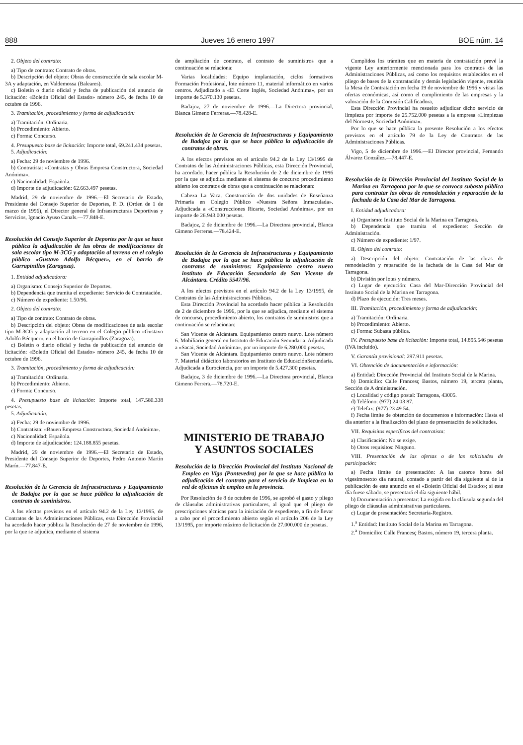888 Jueves 16 enero 1997 BOE núm. 14
2. Objeto del contrato:
a) Tipo de contrato: Contrato de obras.
b) Descripción del objeto: Obras de construcción de sala escolar M-3A y adaptación, en Valdemossa (Baleares).
c) Boletín o diario oficial y fecha de publicación del anuncio de licitación: «Boletín Oficial del Estado» número 245, de fecha 10 de octubre de 1996.
3. Tramitación, procedimiento y forma de adjudicación:
a) Tramitación: Ordinaria.
b) Procedimiento: Abierto.
c) Forma: Concurso.
4. Presupuesto base de licitación: Importe total, 69.241.434 pesetas.
5. Adjudicación:
a) Fecha: 29 de noviembre de 1996.
b) Contratista: «Contratas y Obras Empresa Constructora, Sociedad Anónima».
c) Nacionalidad: Española.
d) Importe de adjudicación: 62.663.497 pesetas.
Madrid, 29 de noviembre de 1996.—El Secretario de Estado, Presidente del Consejo Superior de Deportes, P. D. (Orden de 1 de marzo de 1996), el Director general de Infraestructuras Deportivas y Servicios, Ignacio Ayuso Canals.—77.848-E.
Resolución del Consejo Superior de Deportes por la que se hace pública la adjudicación de las obras de modificaciones de sala escolar tipo M-3CG y adaptación al terreno en el colegio público «Gustavo Adolfo Bécquer», en el barrio de Garrapinillos (Zaragoza).
1. Entidad adjudicadora:
a) Organismo: Consejo Superior de Deportes.
b) Dependencia que tramita el expediente: Servicio de Contratación.
c) Número de expediente: 1.50/96.
2. Objeto del contrato:
a) Tipo de contrato: Contrato de obras.
b) Descripción del objeto: Obras de modificaciones de sala escolar tipo M-3CG y adaptación al terreno en el Colegio público «Gustavo Adolfo Bécquer», en el barrio de Garrapinillos (Zaragoza).
c) Boletín o diario oficial y fecha de publicación del anuncio de licitación: «Boletín Oficial del Estado» número 245, de fecha 10 de octubre de 1996.
3. Tramitación, procedimiento y forma de adjudicación:
a) Tramitación: Ordinaria.
b) Procedimiento: Abierto.
c) Forma: Concurso.
4. Presupuesto base de licitación: Importe total, 147.580.338 pesetas.
5. Adjudicación:
a) Fecha: 29 de noviembre de 1996.
b) Contratista: «Bauen Empresa Constructora, Sociedad Anónima».
c) Nacionalidad: Española.
d) Importe de adjudicación: 124.188.855 pesetas.
Madrid, 29 de noviembre de 1996.—El Secretario de Estado, Presidente del Consejo Superior de Deportes, Pedro Antonio Martín Marín.—77.847-E.
Resolución de la Gerencia de Infraestructuras y Equipamiento de Badajoz por la que se hace pública la adjudicación de contrato de suministros.
A los efectos previstos en el artículo 94.2 de la Ley 13/1995, de Contratos de las Administraciones Públicas, esta Dirección Provincial ha acordado hacer pública la Resolución de 27 de noviembre de 1996, por la que se adjudica, mediante el sistema
de ampliación de contrato, el contrato de suministros que a continuación se relaciona:
Varias localidades: Equipo implantación, ciclos formativos Formación Profesional, lote número 11, material informático en varios centros. Adjudicado a «El Corte Inglés, Sociedad Anónima», por un importe de 5.370.130 pesetas.
Badajoz, 27 de noviembre de 1996.—La Directora provincial, Blanca Gimeno Ferreras.—78.428-E.
Resolución de la Gerencia de Infraestructuras y Equipamiento de Badajoz por la que se hace pública la adjudicación de contratos de obras.
A los efectos previstos en el artículo 94.2 de la Ley 13/1995 de Contratos de las Administraciones Públicas, esta Dirección Provincial, ha acordado, hacer pública la Resolución de 2 de diciembre de 1996 por la que se adjudica mediante el sistema de concurso procedimiento abierto los contratos de obras que a continuación se relacionan:
Cabeza La Vaca. Construcción de dos unidades de Enseñanza Primaria en Colegio Público «Nuestra Señora Inmaculada». Adjudicada a «Construcciones Ricarte, Sociedad Anónima», por un importe de 26.943.000 pesetas.
Badajoz, 2 de diciembre de 1996.—La Directora provincial, Blanca Gimeno Ferreras.—78.424-E.
Resolución de la Gerencia de Infraestructuras y Equipamiento de Badajoz por la que se hace pública la adjudicación de contratos de suministros: Equipamiento centro nuevo instituto de Educación Secundaria de San Vicente de Alcántara. Crédito 5547/96.
A los efectos previstos en el artículo 94.2 de la Ley 13/1995, de Contratos de las Administraciones Públicas,
Esta Dirección Provincial ha acordado hacer pública la Resolución de 2 de diciembre de 1996, por la que se adjudica, mediante el sistema de concurso, procedimiento abierto, los contratos de suministros que a continuación se relacionan:
San Vicente de Alcántara. Equipamiento centro nuevo. Lote número 6. Mobiliario general en Instituto de Educación Secundaria. Adjudicada a «Sacai, Sociedad Anónima», por un importe de 6.280.000 pesetas.
San Vicente de Alcántara. Equipamiento centro nuevo. Lote número 7. Material didáctico laboratorios en Instituto de EducaciónSecundaria. Adjudicada a Eurociencia, por un importe de 5.427.300 pesetas.
Badajoz, 3 de diciembre de 1996.—La Directora provincial, Blanca Gimeno Ferrera.—78.720-E.
MINISTERIO DE TRABAJO
Y ASUNTOS SOCIALES
Resolución de la Dirección Provincial del Instituto Nacional de Empleo en Vigo (Pontevedra) por la que se hace pública la adjudicación del contrato para el servicio de limpieza en la red de oficinas de empleo en la provincia.
Por Resolución de 8 de octubre de 1996, se aprobó el gasto y pliego de cláusulas administrativas particulares, al igual que el pliego de prescripciones técnicas para la iniciación de expediente, a fin de llevar a cabo por el procedimiento abierto según el artículo 206 de la Ley 13/1995, por importe máximo de licitación de 27.000.000 de pesetas.
Cumplidos los trámites que en materia de contratación prevé la vigente Ley anteriormente mencionada para los contratos de las Administraciones Públicas, así como los requisitos establecidos en el pliego de bases de la contratación y demás legislación vigente, reunida la Mesa de Contratación en fecha 19 de noviembre de 1996 y vistas las ofertas económicas, así como el cumplimiento de las empresas y la valoración de la Comisión Calificadora,
Esta Dirección Provincial ha resuelto adjudicar dicho servicio de limpieza por importe de 25.752.000 pesetas a la empresa «Limpiezas del Noroeste, Sociedad Anónima».
Por lo que se hace pública la presente Resolución a los efectos previstos en el artículo 79 de la Ley de Contratos de las Administraciones Públicas.
Vigo, 5 de diciembre de 1996.—El Director provincial, Fernando Álvarez González.—78.447-E.
Resolución de la Dirección Provincial del Instituto Social de la Marina en Tarragona por la que se convoca subasta pública para contratar las obras de remodelación y reparación de la fachada de la Casa del Mar de Tarragona.
I. Entidad adjudicadora:
a) Organismo: Instituto Social de la Marina en Tarragona.
b) Dependencia que tramita el expediente: Sección de Administración.
c) Número de expediente: 1/97.
II. Objeto del contrato:
a) Descripción del objeto: Contratación de las obras de remodelación y reparación de la fachada de la Casa del Mar de Tarragona.
b) División por lotes y número.
c) Lugar de ejecución: Casa del Mar-Dirección Provincial del Instituto Social de la Marina en Tarragona.
d) Plazo de ejecución: Tres meses.
III. Tramitación, procedimiento y forma de adjudicación:
a) Tramitación: Ordinaria.
b) Procedimiento: Abierto.
c) Forma: Subasta pública.
IV. Presupuesto base de licitación: Importe total, 14.895.546 pesetas (IVA incluido).
V. Garantía provisional: 297.911 pesetas.
VI. Obtención de documentación e información:
a) Entidad: Dirección Provincial del Instituto Social de la Marina.
b) Domicilio: Calle Francesç Bastos, número 19, tercera planta, Sección de A dministración.
c) Localidad y código postal: Tarragona, 43005.
d) Teléfono: (977) 24 03 87.
e) Telefax: (977) 23 49 54.
f) Fecha límite de obtención de documentos e información: Hasta el día anterior a la finalización del plazo de presentación de solicitudes.
VII. Requisitos específicos del contratista:
a) Clasificación: No se exige.
b) Otros requisitos: Ninguno.
VIII. Presentación de las ofertas o de las solicitudes de participación:
a) Fecha límite de presentación: A las catorce horas del vigesimosexto día natural, contado a partir del día siguiente al de la publicación de este anuncio en el «Boletín Oficial del Estado»; si este día fuese sábado, se presentará el día siguiente hábil.
b) Documentación a presentar: La exigida en la cláusula segunda del pliego de cláusulas administrativas particulares.
c) Lugar de presentación: Secretaría-Registro.
1.<sup>a</sup> Entidad: Instituto Social de la Marina en Tarragona.
2.<sup>a</sup> Domicilio: Calle Francesç Bastos, número 19, tercera planta.